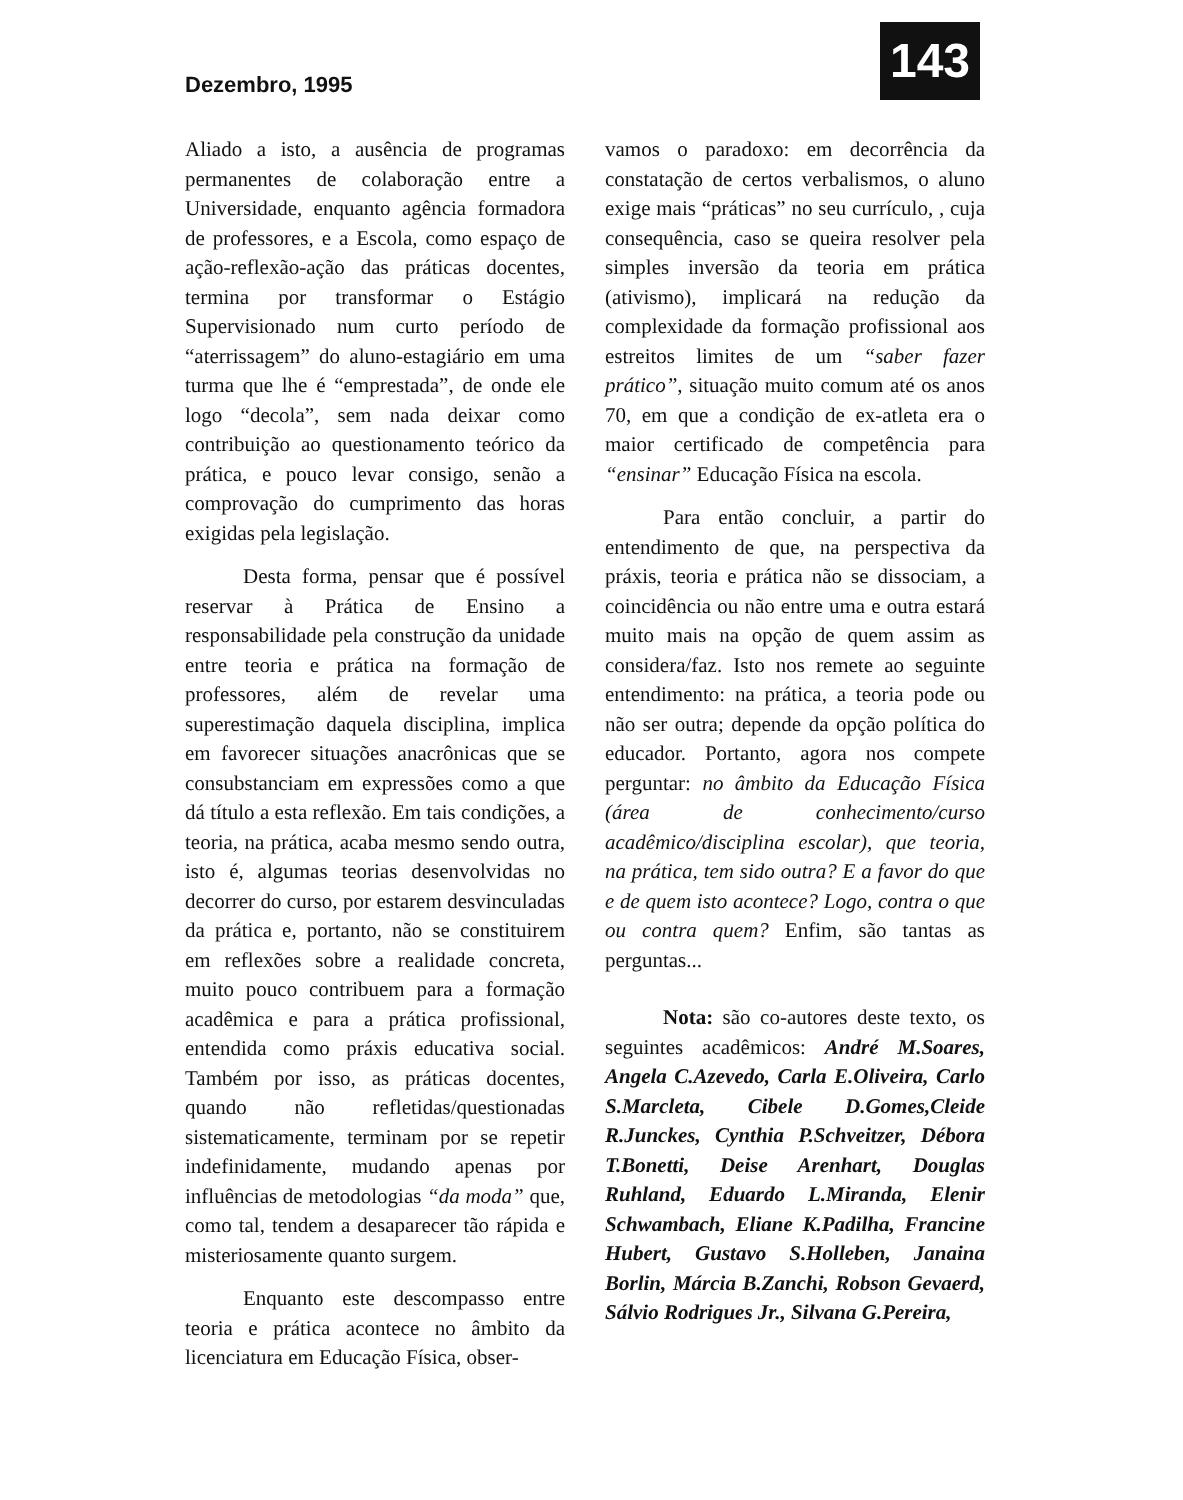Dezembro, 1995
143
Aliado a isto, a ausência de programas permanentes de colaboração entre a Universidade, enquanto agência formadora de professores, e a Escola, como espaço de ação-reflexão-ação das práticas docentes, termina por transformar o Estágio Supervisionado num curto período de “aterrissagem” do aluno-estagiário em uma turma que lhe é “emprestada”, de onde ele logo “decola”, sem nada deixar como contribuição ao questionamento teórico da prática, e pouco levar consigo, senão a comprovação do cumprimento das horas exigidas pela legislação.
Desta forma, pensar que é possível reservar à Prática de Ensino a responsabilidade pela construção da unidade entre teoria e prática na formação de professores, além de revelar uma superestimação daquela disciplina, implica em favorecer situações anacrônicas que se consubstanciam em expressões como a que dá título a esta reflexão. Em tais condições, a teoria, na prática, acaba mesmo sendo outra, isto é, algumas teorias desenvolvidas no decorrer do curso, por estarem desvinculadas da prática e, portanto, não se constituirem em reflexões sobre a realidade concreta, muito pouco contribuem para a formação acadêmica e para a prática profissional, entendida como práxis educativa social. Também por isso, as práticas docentes, quando não refletidas/questionadas sistematicamente, terminam por se repetir indefinidamente, mudando apenas por influências de metodologias “da moda” que, como tal, tendem a desaparecer tão rápida e misteriosamente quanto surgem.
Enquanto este descompasso entre teoria e prática acontece no âmbito da licenciatura em Educação Física, obser-
vamos o paradoxo: em decorrência da constatação de certos verbalismos, o aluno exige mais “práticas” no seu currículo, , cuja consequência, caso se queira resolver pela simples inversão da teoria em prática (ativismo), implicará na redução da complexidade da formação profissional aos estreitos limites de um “saber fazer prático”, situação muito comum até os anos 70, em que a condição de ex-atleta era o maior certificado de competência para “ensinar” Educação Física na escola.
Para então concluir, a partir do entendimento de que, na perspectiva da práxis, teoria e prática não se dissociam, a coincidência ou não entre uma e outra estará muito mais na opção de quem assim as considera/faz. Isto nos remete ao seguinte entendimento: na prática, a teoria pode ou não ser outra; depende da opção política do educador. Portanto, agora nos compete perguntar: no âmbito da Educação Física (área de conhecimento/curso acadêmico/disciplina escolar), que teoria, na prática, tem sido outra? E a favor do que e de quem isto acontece? Logo, contra o que ou contra quem? Enfim, são tantas as perguntas...
Nota: são co-autores deste texto, os seguintes acadêmicos: André M.Soares, Angela C.Azevedo, Carla E.Oliveira, Carlo S.Marcleta, Cibele D.Gomes,Cleide R.Junckes, Cynthia P.Schveitzer, Débora T.Bonetti, Deise Arenhart, Douglas Ruhland, Eduardo L.Miranda, Elenir Schwambach, Eliane K.Padilha, Francine Hubert, Gustavo S.Holleben, Janaina Borlin, Márcia B.Zanchi, Robson Gevaerd, Sálvio Rodrigues Jr., Silvana G.Pereira,